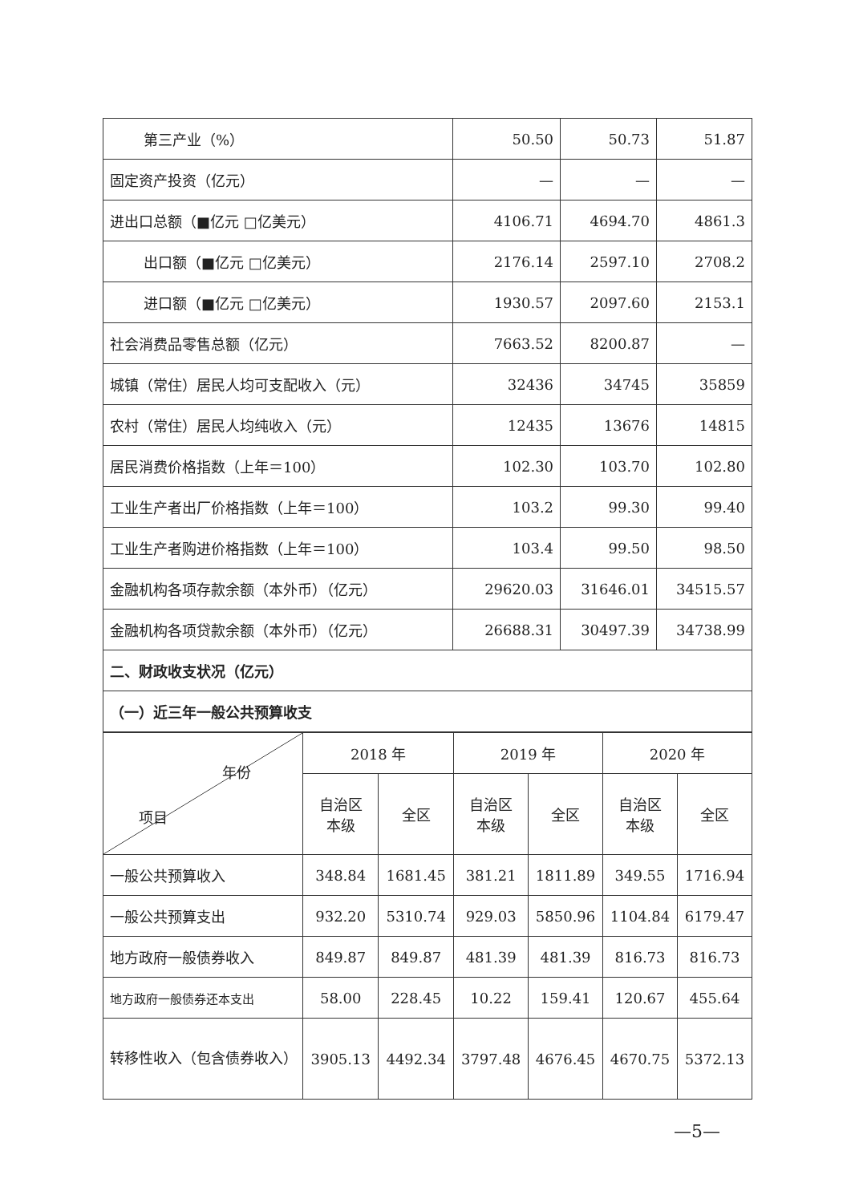| 第三产业（%） | 50.50 | 50.73 | 51.87 |
| 固定资产投资（亿元） | — | — | — |
| 进出口总额（■亿元 □亿美元） | 4106.71 | 4694.70 | 4861.3 |
| 出口额（■亿元 □亿美元） | 2176.14 | 2597.10 | 2708.2 |
| 进口额（■亿元 □亿美元） | 1930.57 | 2097.60 | 2153.1 |
| 社会消费品零售总额（亿元） | 7663.52 | 8200.87 | — |
| 城镇（常住）居民人均可支配收入（元） | 32436 | 34745 | 35859 |
| 农村（常住）居民人均纯收入（元） | 12435 | 13676 | 14815 |
| 居民消费价格指数（上年＝100） | 102.30 | 103.70 | 102.80 |
| 工业生产者出厂价格指数（上年＝100） | 103.2 | 99.30 | 99.40 |
| 工业生产者购进价格指数（上年＝100） | 103.4 | 99.50 | 98.50 |
| 金融机构各项存款余额（本外币）（亿元） | 29620.03 | 31646.01 | 34515.57 |
| 金融机构各项贷款余额（本外币）（亿元） | 26688.31 | 30497.39 | 34738.99 |
| 二、财政收支状况（亿元） | | | |
| （一）近三年一般公共预算收支 | | | |
| 年份 项目 | 2018 年 | | 2019 年 | | 2020 年 | |
| --- | --- | --- | --- | --- | --- | --- |
| | 自治区 本级 | 全区 | 自治区 本级 | 全区 | 自治区 本级 | 全区 |
| 一般公共预算收入 | 348.84 | 1681.45 | 381.21 | 1811.89 | 349.55 | 1716.94 |
| 一般公共预算支出 | 932.20 | 5310.74 | 929.03 | 5850.96 | 1104.84 | 6179.47 |
| 地方政府一般债券收入 | 849.87 | 849.87 | 481.39 | 481.39 | 816.73 | 816.73 |
| 地方政府一般债券还本支出 | 58.00 | 228.45 | 10.22 | 159.41 | 120.67 | 455.64 |
| 转移性收入（包含债券收入） | 3905.13 | 4492.34 | 3797.48 | 4676.45 | 4670.75 | 5372.13 |
—5—